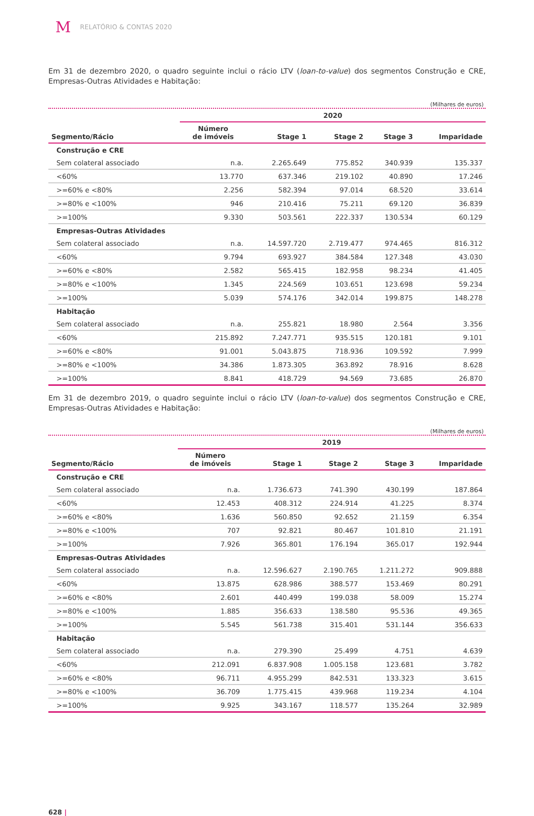M RELATÓRIO & CONTAS 2020
Em 31 de dezembro 2020, o quadro seguinte inclui o rácio LTV (loan-to-value) dos segmentos Construção e CRE, Empresas-Outras Atividades e Habitação:
(Milhares de euros)
| | 2020 | | | | |
| --- | --- | --- | --- | --- | --- |
| Segmento/Rácio | Número de imóveis | Stage 1 | Stage 2 | Stage 3 | Imparidade |
| Construção e CRE | | | | | |
| Sem colateral associado | n.a. | 2.265.649 | 775.852 | 340.939 | 135.337 |
| <60% | 13.770 | 637.346 | 219.102 | 40.890 | 17.246 |
| >=60% e <80% | 2.256 | 582.394 | 97.014 | 68.520 | 33.614 |
| >=80% e <100% | 946 | 210.416 | 75.211 | 69.120 | 36.839 |
| >=100% | 9.330 | 503.561 | 222.337 | 130.534 | 60.129 |
| Empresas-Outras Atividades | | | | | |
| Sem colateral associado | n.a. | 14.597.720 | 2.719.477 | 974.465 | 816.312 |
| <60% | 9.794 | 693.927 | 384.584 | 127.348 | 43.030 |
| >=60% e <80% | 2.582 | 565.415 | 182.958 | 98.234 | 41.405 |
| >=80% e <100% | 1.345 | 224.569 | 103.651 | 123.698 | 59.234 |
| >=100% | 5.039 | 574.176 | 342.014 | 199.875 | 148.278 |
| Habitação | | | | | |
| Sem colateral associado | n.a. | 255.821 | 18.980 | 2.564 | 3.356 |
| <60% | 215.892 | 7.247.771 | 935.515 | 120.181 | 9.101 |
| >=60% e <80% | 91.001 | 5.043.875 | 718.936 | 109.592 | 7.999 |
| >=80% e <100% | 34.386 | 1.873.305 | 363.892 | 78.916 | 8.628 |
| >=100% | 8.841 | 418.729 | 94.569 | 73.685 | 26.870 |
Em 31 de dezembro 2019, o quadro seguinte inclui o rácio LTV (loan-to-value) dos segmentos Construção e CRE, Empresas-Outras Atividades e Habitação:
(Milhares de euros)
| | 2019 | | | | |
| --- | --- | --- | --- | --- | --- |
| Segmento/Rácio | Número de imóveis | Stage 1 | Stage 2 | Stage 3 | Imparidade |
| Construção e CRE | | | | | |
| Sem colateral associado | n.a. | 1.736.673 | 741.390 | 430.199 | 187.864 |
| <60% | 12.453 | 408.312 | 224.914 | 41.225 | 8.374 |
| >=60% e <80% | 1.636 | 560.850 | 92.652 | 21.159 | 6.354 |
| >=80% e <100% | 707 | 92.821 | 80.467 | 101.810 | 21.191 |
| >=100% | 7.926 | 365.801 | 176.194 | 365.017 | 192.944 |
| Empresas-Outras Atividades | | | | | |
| Sem colateral associado | n.a. | 12.596.627 | 2.190.765 | 1.211.272 | 909.888 |
| <60% | 13.875 | 628.986 | 388.577 | 153.469 | 80.291 |
| >=60% e <80% | 2.601 | 440.499 | 199.038 | 58.009 | 15.274 |
| >=80% e <100% | 1.885 | 356.633 | 138.580 | 95.536 | 49.365 |
| >=100% | 5.545 | 561.738 | 315.401 | 531.144 | 356.633 |
| Habitação | | | | | |
| Sem colateral associado | n.a. | 279.390 | 25.499 | 4.751 | 4.639 |
| <60% | 212.091 | 6.837.908 | 1.005.158 | 123.681 | 3.782 |
| >=60% e <80% | 96.711 | 4.955.299 | 842.531 | 133.323 | 3.615 |
| >=80% e <100% | 36.709 | 1.775.415 | 439.968 | 119.234 | 4.104 |
| >=100% | 9.925 | 343.167 | 118.577 | 135.264 | 32.989 |
628 |